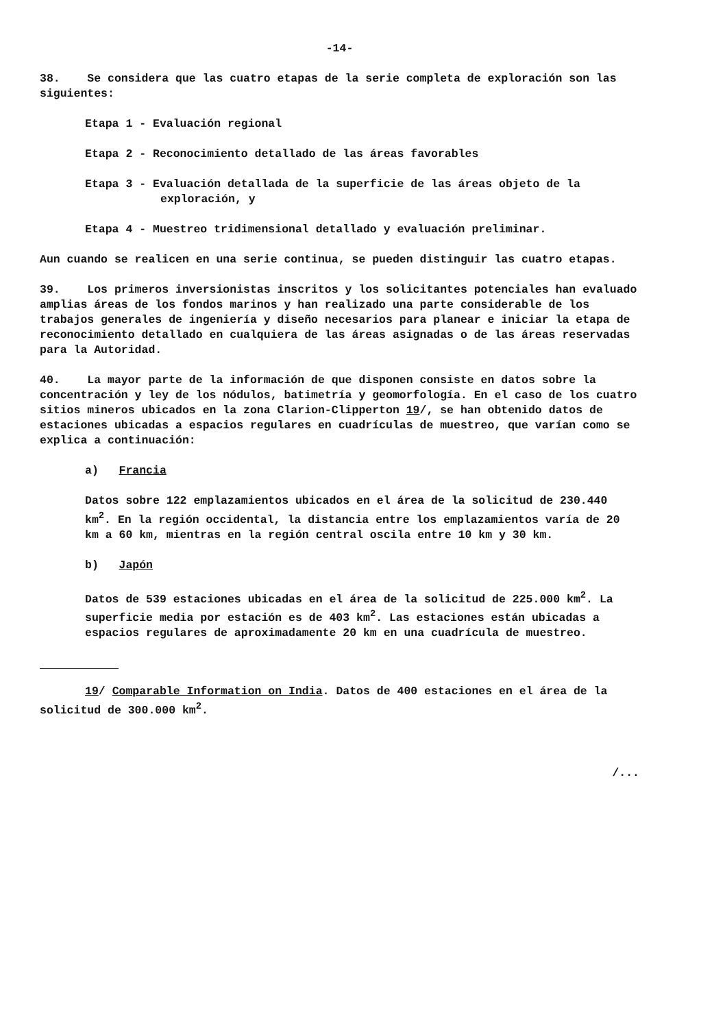-14-
38. Se considera que las cuatro etapas de la serie completa de exploración son las siguientes:
Etapa 1 - Evaluación regional
Etapa 2 - Reconocimiento detallado de las áreas favorables
Etapa 3 - Evaluación detallada de la superficie de las áreas objeto de la exploración, y
Etapa 4 - Muestreo tridimensional detallado y evaluación preliminar.
Aun cuando se realicen en una serie continua, se pueden distinguir las cuatro etapas.
39. Los primeros inversionistas inscritos y los solicitantes potenciales han evaluado amplias áreas de los fondos marinos y han realizado una parte considerable de los trabajos generales de ingeniería y diseño necesarios para planear e iniciar la etapa de reconocimiento detallado en cualquiera de las áreas asignadas o de las áreas reservadas para la Autoridad.
40. La mayor parte de la información de que disponen consiste en datos sobre la concentración y ley de los nódulos, batimetría y geomorfología. En el caso de los cuatro sitios mineros ubicados en la zona Clarion-Clipperton 19/, se han obtenido datos de estaciones ubicadas a espacios regulares en cuadrículas de muestreo, que varían como se explica a continuación:
a) Francia
Datos sobre 122 emplazamientos ubicados en el área de la solicitud de 230.440 km<sup>2</sup>. En la región occidental, la distancia entre los emplazamientos varía de 20 km a 60 km, mientras en la región central oscila entre 10 km y 30 km.
b) Japón
Datos de 539 estaciones ubicadas en el área de la solicitud de 225.000 km<sup>2</sup>. La superficie media por estación es de 403 km<sup>2</sup>. Las estaciones están ubicadas a espacios regulares de aproximadamente 20 km en una cuadrícula de muestreo.
19/ Comparable Information on India. Datos de 400 estaciones en el área de la solicitud de 300.000 km<sup>2</sup>.
/...